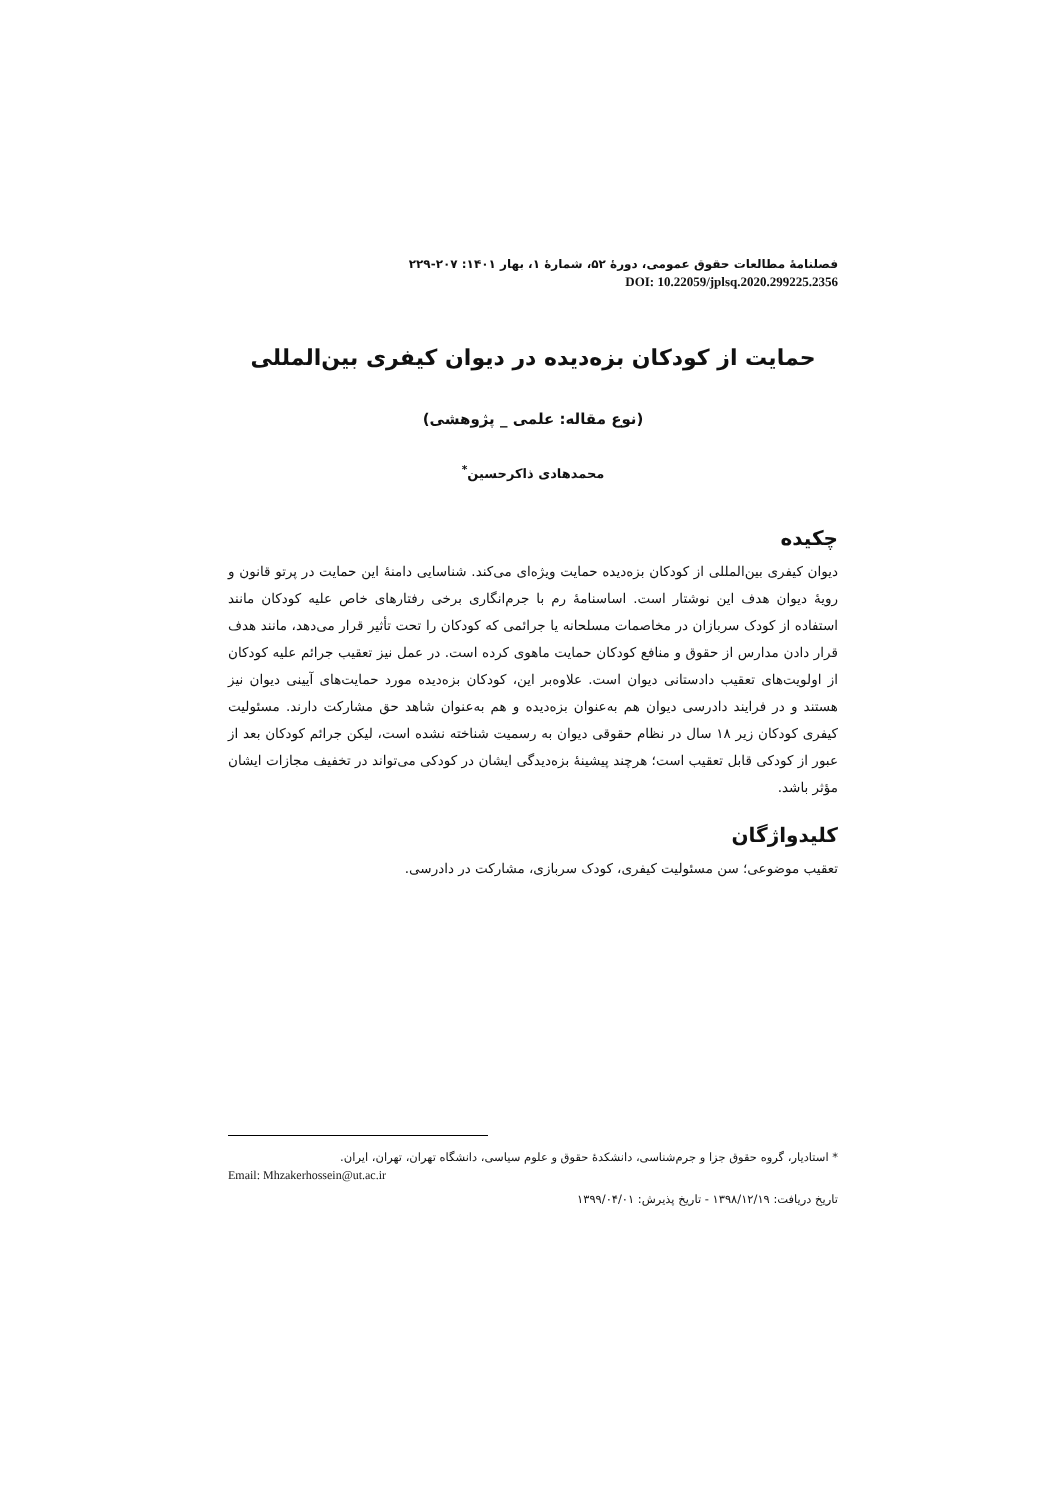فصلنامۀ مطالعات حقوق عمومی، دورۀ ۵۲، شمارۀ ۱، بهار ۱۴۰۱: ۲۰۷-۲۲۹
DOI: 10.22059/jplsq.2020.299225.2356
حمایت از کودکان بزه‌دیده در دیوان کیفری بین‌المللی
(نوع مقاله: علمی _ پژوهشی)
محمدهادی ذاکرحسین<sup>*</sup>
چکیده
دیوان کیفری بین‌المللی از کودکان بزه‌دیده حمایت ویژه‌ای می‌کند. شناسایی دامنۀ این حمایت در پرتو قانون و رویۀ دیوان هدف این نوشتار است. اساسنامۀ رم با جرم‌انگاری برخی رفتارهای خاص علیه کودکان مانند استفاده از کودک سربازان در مخاصمات مسلحانه یا جرائمی که کودکان را تحت تأثیر قرار می‌دهد، مانند هدف قرار دادن مدارس از حقوق و منافع کودکان حمایت ماهوی کرده است. در عمل نیز تعقیب جرائم علیه کودکان از اولویت‌های تعقیب دادستانی دیوان است. علاوه‌بر این، کودکان بزه‌دیده مورد حمایت‌های آیینی دیوان نیز هستند و در فرایند دادرسی دیوان هم به‌عنوان بزه‌دیده و هم به‌عنوان شاهد حق مشارکت دارند. مسئولیت کیفری کودکان زیر ۱۸ سال در نظام حقوقی دیوان به رسمیت شناخته نشده است، لیکن جرائم کودکان بعد از عبور از کودکی قابل تعقیب است؛ هرچند پیشینۀ بزه‌دیدگی ایشان در کودکی می‌تواند در تخفیف مجازات ایشان مؤثر باشد.
کلیدواژگان
تعقیب موضوعی؛ سن مسئولیت کیفری، کودک سربازی، مشارکت در دادرسی.
* استادیار، گروه حقوق جزا و جرم‌شناسی، دانشکدۀ حقوق و علوم سیاسی، دانشگاه تهران، تهران، ایران.
Email: Mhzakerhossein@ut.ac.ir
تاریخ دریافت: ۱۳۹۸/۱۲/۱۹ - تاریخ پذیرش: ۱۳۹۹/۰۴/۰۱